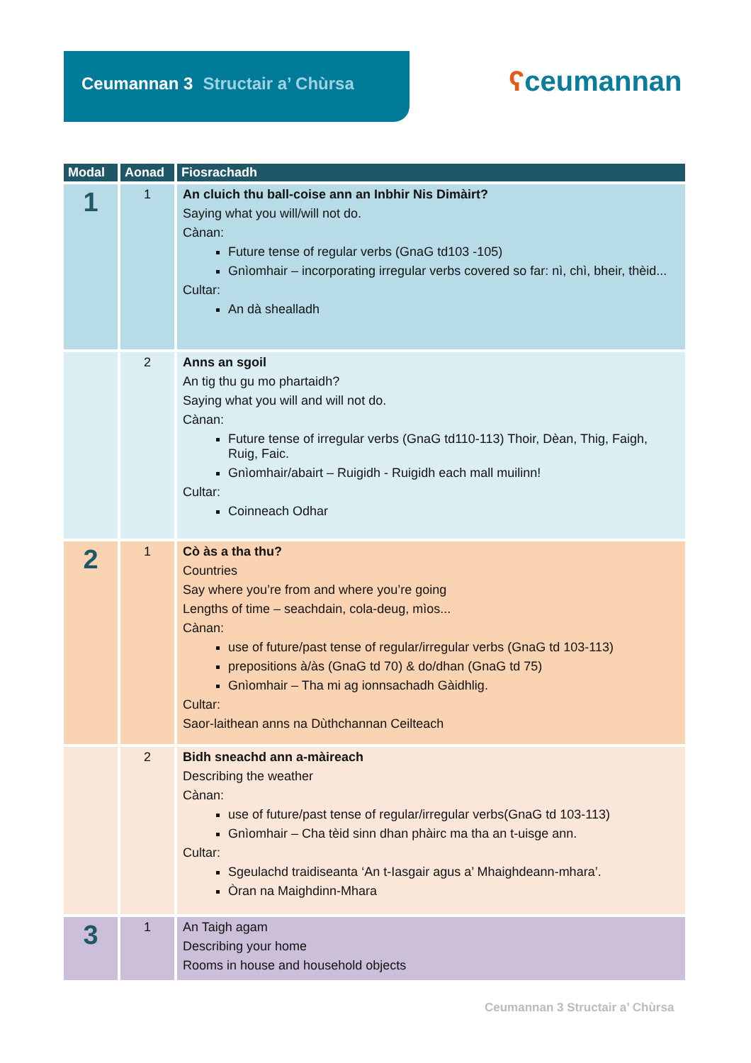Ceumannan 3 Structair a’ Chùrsa
ʕceumannan
| Modal | Aonad | Fiosrachadh |
| --- | --- | --- |
| 1 | 1 | An cluich thu ball-coise ann an Inbhir Nis Dimàirt? Saying what you will/will not do. Cànan: Future tense of regular verbs (GnaG td103 -105) Gnìomhair – incorporating irregular verbs covered so far: nì, chì, bheir, thèid... Cultar: An dà shealladh |
| | 2 | Anns an sgoil An tig thu gu mo phartaidh? Saying what you will and will not do. Cànan: Future tense of irregular verbs (GnaG td110-113) Thoir, Dèan, Thig, Faigh, Ruig, Faic. Gnìomhair/abairt – Ruigidh - Ruigidh each mall muilinn! Cultar: Coinneach Odhar |
| 2 | 1 | Cò às a tha thu? Countries Say where you’re from and where you’re going Lengths of time – seachdain, cola-deug, mìos... Cànan: use of future/past tense of regular/irregular verbs (GnaG td 103-113) prepositions à/às (GnaG td 70) & do/dhan (GnaG td 75) Gnìomhair – Tha mi ag ionnsachadh Gàidhlig. Cultar: Saor-laithean anns na Dùthchannan Ceilteach |
| | 2 | Bidh sneachd ann a-màireach Describing the weather Cànan: use of future/past tense of regular/irregular verbs(GnaG td 103-113) Gnìomhair – Cha tèid sinn dhan phàirc ma tha an t-uisge ann. Cultar: Sgeulachd traidiseanta ‘An t-Iasgair agus a’ Mhaighdeann-mhara’. Òran na Maighdinn-Mhara |
| 3 | 1 | An Taigh agam Describing your home Rooms in house and household objects |
Ceumannan 3 Structair a’ Chùrsa